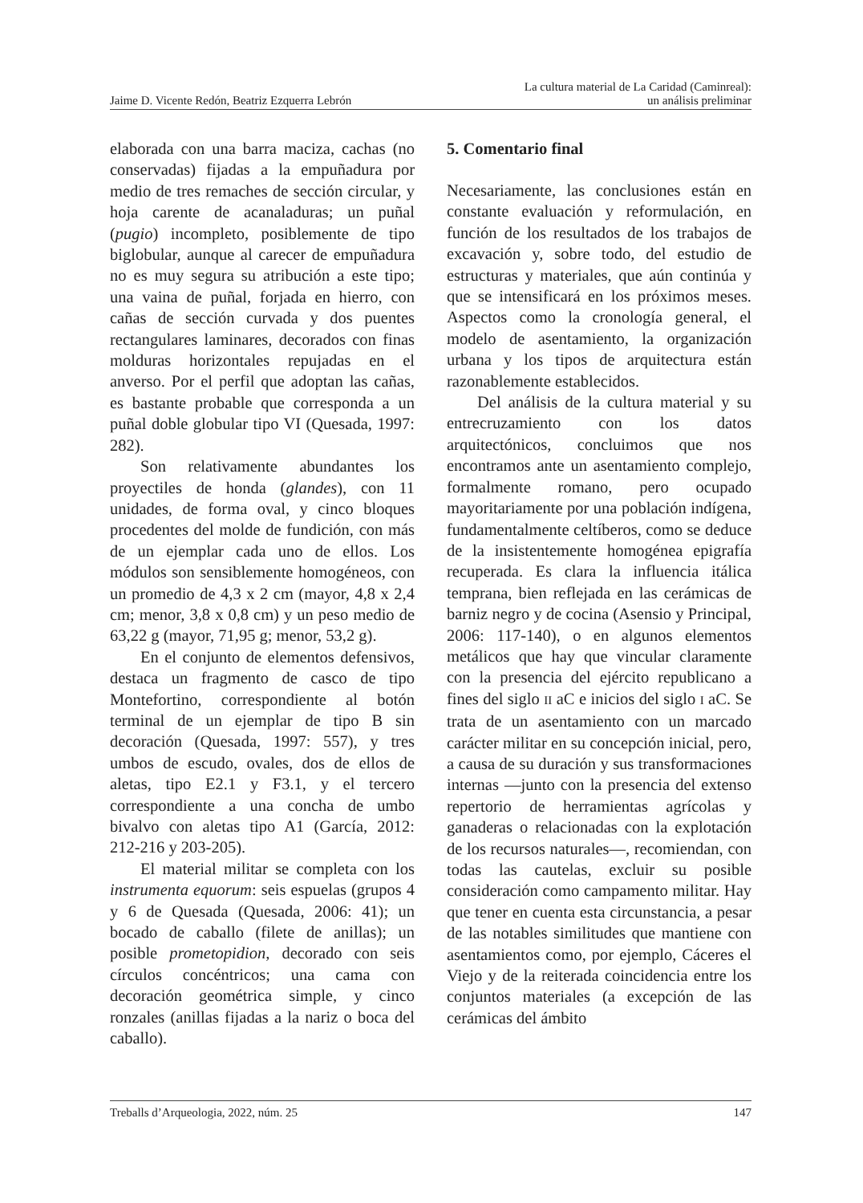Jaime D. Vicente Redón, Beatriz Ezquerra Lebrón
La cultura material de La Caridad (Caminreal):
un análisis preliminar
elaborada con una barra maciza, cachas (no conservadas) fijadas a la empuñadura por medio de tres remaches de sección circular, y hoja carente de acanaladuras; un puñal (pugio) incompleto, posiblemente de tipo biglobular, aunque al carecer de empuñadura no es muy segura su atribución a este tipo; una vaina de puñal, forjada en hierro, con cañas de sección curvada y dos puentes rectangulares laminares, decorados con finas molduras horizontales repujadas en el anverso. Por el perfil que adoptan las cañas, es bastante probable que corresponda a un puñal doble globular tipo VI (Quesada, 1997: 282).
Son relativamente abundantes los proyectiles de honda (glandes), con 11 unidades, de forma oval, y cinco bloques procedentes del molde de fundición, con más de un ejemplar cada uno de ellos. Los módulos son sensiblemente homogéneos, con un promedio de 4,3 x 2 cm (mayor, 4,8 x 2,4 cm; menor, 3,8 x 0,8 cm) y un peso medio de 63,22 g (mayor, 71,95 g; menor, 53,2 g).
En el conjunto de elementos defensivos, destaca un fragmento de casco de tipo Montefortino, correspondiente al botón terminal de un ejemplar de tipo B sin decoración (Quesada, 1997: 557), y tres umbos de escudo, ovales, dos de ellos de aletas, tipo E2.1 y F3.1, y el tercero correspondiente a una concha de umbo bivalvo con aletas tipo A1 (García, 2012: 212-216 y 203-205).
El material militar se completa con los instrumenta equorum: seis espuelas (grupos 4 y 6 de Quesada (Quesada, 2006: 41); un bocado de caballo (filete de anillas); un posible prometopidion, decorado con seis círculos concéntricos; una cama con decoración geométrica simple, y cinco ronzales (anillas fijadas a la nariz o boca del caballo).
5. Comentario final
Necesariamente, las conclusiones están en constante evaluación y reformulación, en función de los resultados de los trabajos de excavación y, sobre todo, del estudio de estructuras y materiales, que aún continúa y que se intensificará en los próximos meses. Aspectos como la cronología general, el modelo de asentamiento, la organización urbana y los tipos de arquitectura están razonablemente establecidos.
Del análisis de la cultura material y su entrecruzamiento con los datos arquitectónicos, concluimos que nos encontramos ante un asentamiento complejo, formalmente romano, pero ocupado mayoritariamente por una población indígena, fundamentalmente celtíberos, como se deduce de la insistentemente homogénea epigrafía recuperada. Es clara la influencia itálica temprana, bien reflejada en las cerámicas de barniz negro y de cocina (Asensio y Principal, 2006: 117-140), o en algunos elementos metálicos que hay que vincular claramente con la presencia del ejército republicano a fines del siglo II aC e inicios del siglo I aC. Se trata de un asentamiento con un marcado carácter militar en su concepción inicial, pero, a causa de su duración y sus transformaciones internas —junto con la presencia del extenso repertorio de herramientas agrícolas y ganaderas o relacionadas con la explotación de los recursos naturales—, recomiendan, con todas las cautelas, excluir su posible consideración como campamento militar. Hay que tener en cuenta esta circunstancia, a pesar de las notables similitudes que mantiene con asentamientos como, por ejemplo, Cáceres el Viejo y de la reiterada coincidencia entre los conjuntos materiales (a excepción de las cerámicas del ámbito
Treballs d’Arqueologia, 2022, núm. 25
147